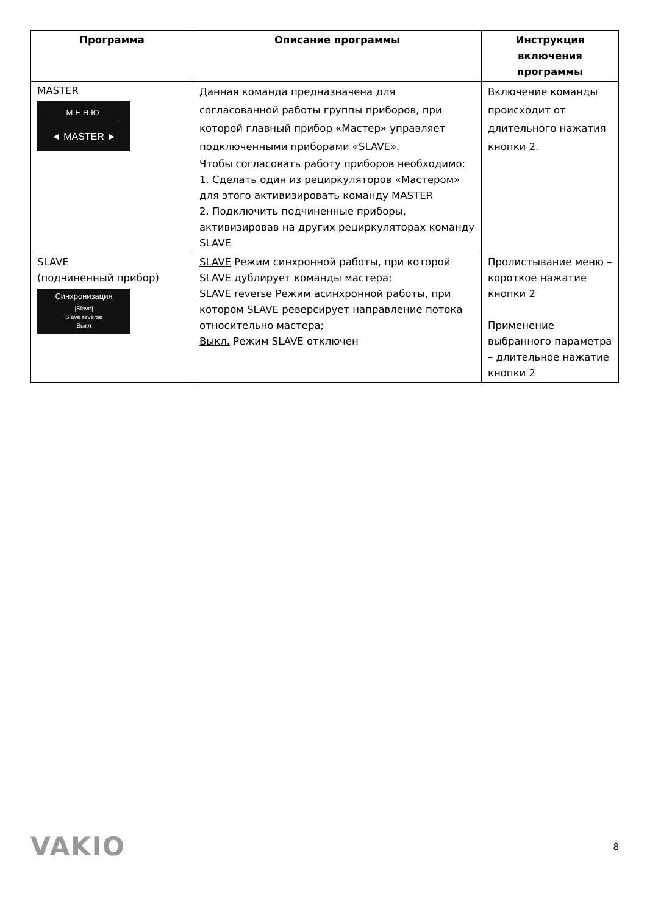| Программа | Описание программы | Инструкция включения программы |
| --- | --- | --- |
| MASTER МЕНЮ ◄ MASTER ► | Данная команда предназначена для согласованной работы группы приборов, при которой главный прибор «Мастер» управляет подключенными приборами «SLAVE». Чтобы согласовать работу приборов необходимо: 1. Сделать один из рециркуляторов «Мастером» для этого активизировать команду MASTER 2. Подключить подчиненные приборы, активизировав на других рециркуляторах команду SLAVE | Включение команды происходит от длительного нажатия кнопки 2. |
| SLAVE (подчиненный прибор) Синхронизация /Slave/ Slave reverse Выкл | SLAVE Режим синхронной работы, при которой SLAVE дублирует команды мастера; SLAVE reverse Режим асинхронной работы, при котором SLAVE реверсирует направление потока относительно мастера; Выкл. Режим SLAVE отключен | Пролистывание меню – короткое нажатие кнопки 2 Применение выбранного параметра – длительное нажатие кнопки 2 |
VAKIO
8